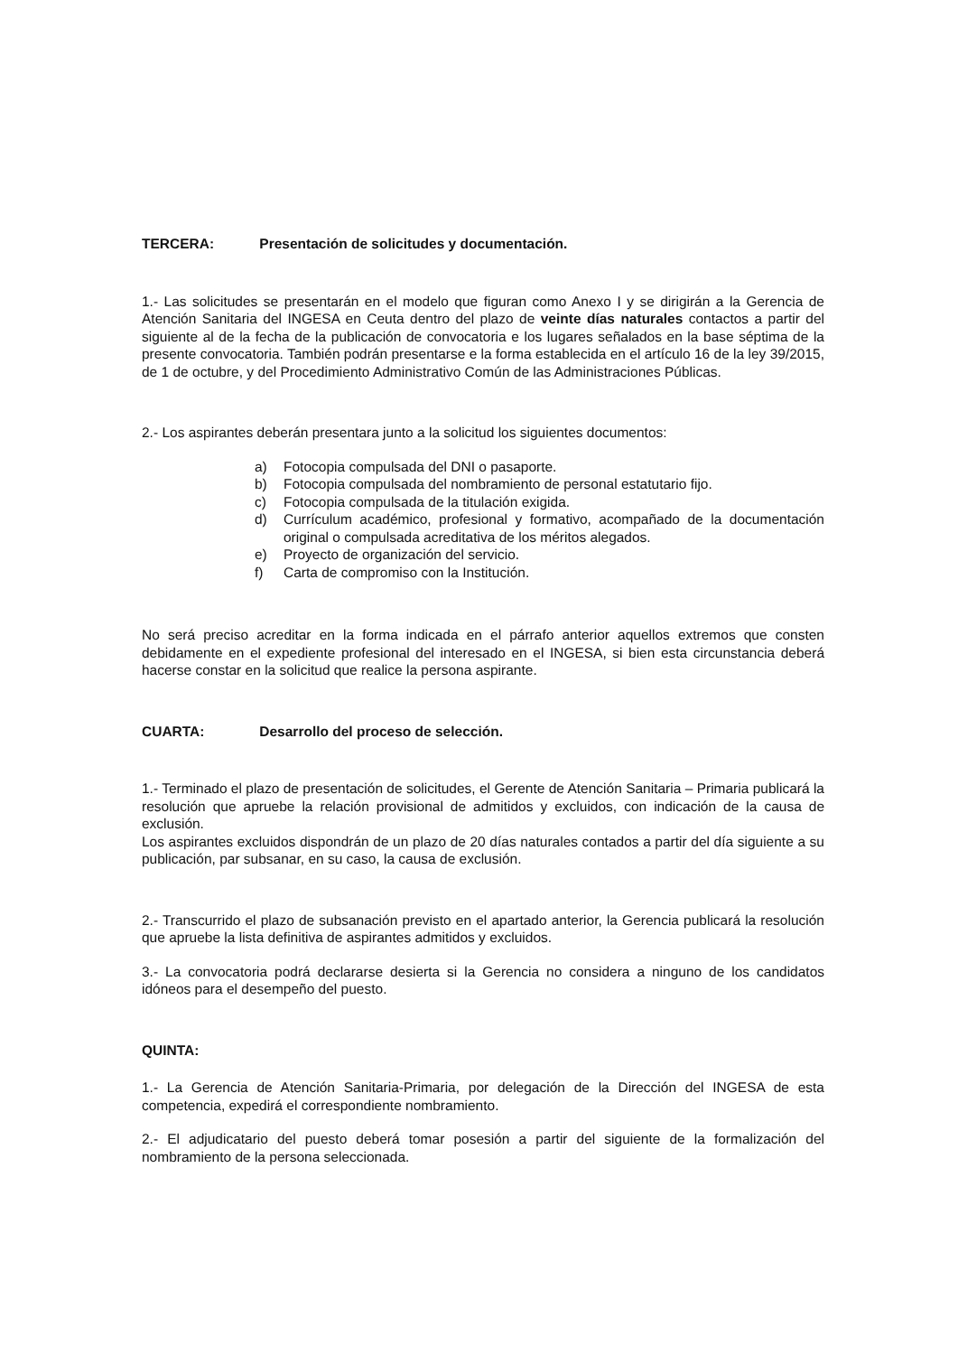TERCERA: Presentación de solicitudes y documentación.
1.- Las solicitudes se presentarán en el modelo que figuran como Anexo I y se dirigirán a la Gerencia de Atención Sanitaria del INGESA en Ceuta dentro del plazo de veinte días naturales contactos a partir del siguiente al de la fecha de la publicación de convocatoria e los lugares señalados en la base séptima de la presente convocatoria. También podrán presentarse e la forma establecida en el artículo 16 de la ley 39/2015, de 1 de octubre, y del Procedimiento Administrativo Común de las Administraciones Públicas.
2.- Los aspirantes deberán presentara junto a la solicitud los siguientes documentos:
a) Fotocopia compulsada del DNI o pasaporte.
b) Fotocopia compulsada del nombramiento de personal estatutario fijo.
c) Fotocopia compulsada de la titulación exigida.
d) Currículum académico, profesional y formativo, acompañado de la documentación original o compulsada acreditativa de los méritos alegados.
e) Proyecto de organización del servicio.
f) Carta de compromiso con la Institución.
No será preciso acreditar en la forma indicada en el párrafo anterior aquellos extremos que consten debidamente en el expediente profesional del interesado en el INGESA, si bien esta circunstancia deberá hacerse constar en la solicitud que realice la persona aspirante.
CUARTA: Desarrollo del proceso de selección.
1.- Terminado el plazo de presentación de solicitudes, el Gerente de Atención Sanitaria – Primaria publicará la resolución que apruebe la relación provisional de admitidos y excluidos, con indicación de la causa de exclusión.
Los aspirantes excluidos dispondrán de un plazo de 20 días naturales contados a partir del día siguiente a su publicación, par subsanar, en su caso, la causa de exclusión.
2.- Transcurrido el plazo de subsanación previsto en el apartado anterior, la Gerencia publicará la resolución que apruebe la lista definitiva de aspirantes admitidos y excluidos.
3.- La convocatoria podrá declararse desierta si la Gerencia no considera a ninguno de los candidatos idóneos para el desempeño del puesto.
QUINTA:
1.- La Gerencia de Atención Sanitaria-Primaria, por delegación de la Dirección del INGESA de esta competencia, expedirá el correspondiente nombramiento.
2.- El adjudicatario del puesto deberá tomar posesión a partir del siguiente de la formalización del nombramiento de la persona seleccionada.